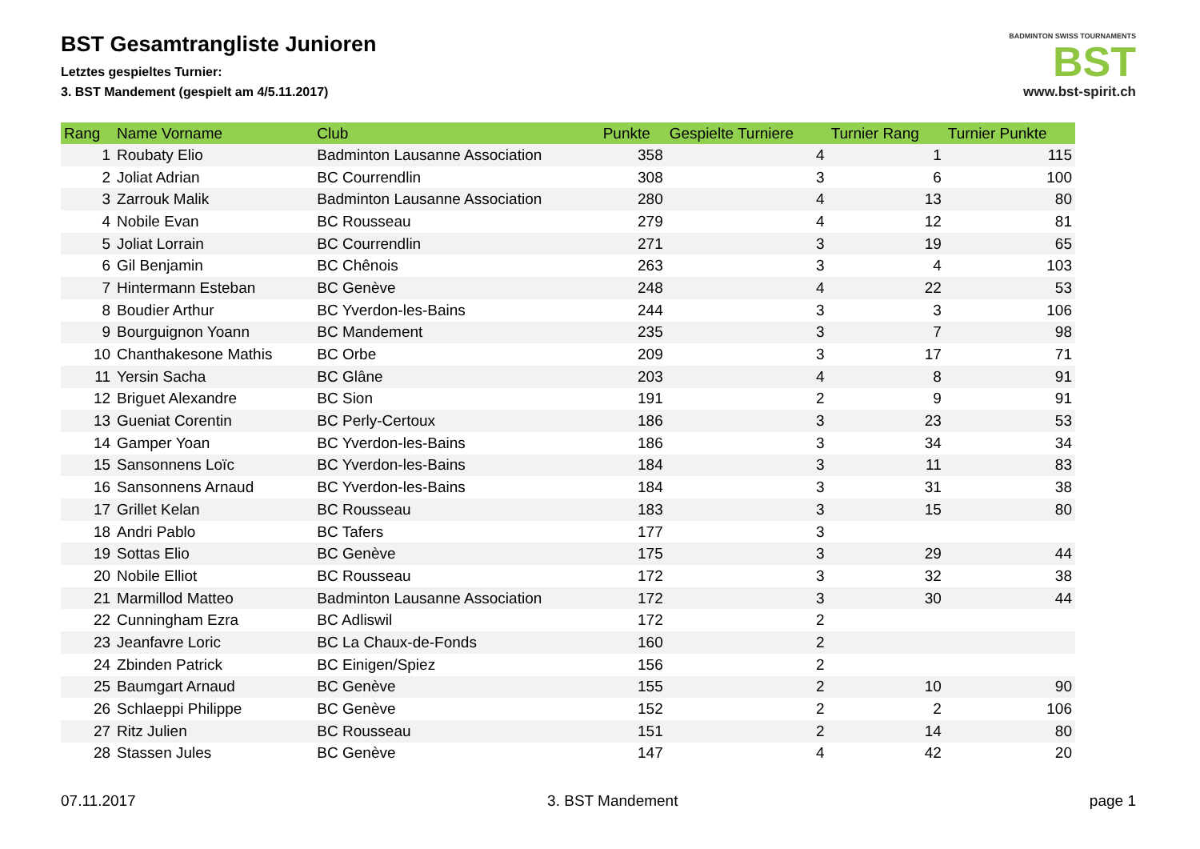BADMINTON SWISS TOURNAMENTS
BST
www.bst-spirit.ch
BST Gesamtrangliste Junioren
Letztes gespieltes Turnier:
3. BST Mandement (gespielt am 4/5.11.2017)
| Rang | Name Vorname | Club | Punkte | Gespielte Turniere | Turnier Rang | Turnier Punkte |
| --- | --- | --- | --- | --- | --- | --- |
| 1 | Roubaty Elio | Badminton Lausanne Association | 358 | 4 | 1 | 115 |
| 2 | Joliat Adrian | BC Courrendlin | 308 | 3 | 6 | 100 |
| 3 | Zarrouk Malik | Badminton Lausanne Association | 280 | 4 | 13 | 80 |
| 4 | Nobile Evan | BC Rousseau | 279 | 4 | 12 | 81 |
| 5 | Joliat Lorrain | BC Courrendlin | 271 | 3 | 19 | 65 |
| 6 | Gil Benjamin | BC Chênois | 263 | 3 | 4 | 103 |
| 7 | Hintermann Esteban | BC Genève | 248 | 4 | 22 | 53 |
| 8 | Boudier Arthur | BC Yverdon-les-Bains | 244 | 3 | 3 | 106 |
| 9 | Bourguignon Yoann | BC Mandement | 235 | 3 | 7 | 98 |
| 10 | Chanthakesone Mathis | BC Orbe | 209 | 3 | 17 | 71 |
| 11 | Yersin Sacha | BC Glâne | 203 | 4 | 8 | 91 |
| 12 | Briguet Alexandre | BC Sion | 191 | 2 | 9 | 91 |
| 13 | Gueniat Corentin | BC Perly-Certoux | 186 | 3 | 23 | 53 |
| 14 | Gamper Yoan | BC Yverdon-les-Bains | 186 | 3 | 34 | 34 |
| 15 | Sansonnens Loïc | BC Yverdon-les-Bains | 184 | 3 | 11 | 83 |
| 16 | Sansonnens Arnaud | BC Yverdon-les-Bains | 184 | 3 | 31 | 38 |
| 17 | Grillet Kelan | BC Rousseau | 183 | 3 | 15 | 80 |
| 18 | Andri Pablo | BC Tafers | 177 | 3 | | |
| 19 | Sottas Elio | BC Genève | 175 | 3 | 29 | 44 |
| 20 | Nobile Elliot | BC Rousseau | 172 | 3 | 32 | 38 |
| 21 | Marmillod Matteo | Badminton Lausanne Association | 172 | 3 | 30 | 44 |
| 22 | Cunningham Ezra | BC Adliswil | 172 | 2 | | |
| 23 | Jeanfavre Loric | BC La Chaux-de-Fonds | 160 | 2 | | |
| 24 | Zbinden Patrick | BC Einigen/Spiez | 156 | 2 | | |
| 25 | Baumgart Arnaud | BC Genève | 155 | 2 | 10 | 90 |
| 26 | Schlaeppi Philippe | BC Genève | 152 | 2 | 2 | 106 |
| 27 | Ritz Julien | BC Rousseau | 151 | 2 | 14 | 80 |
| 28 | Stassen Jules | BC Genève | 147 | 4 | 42 | 20 |
07.11.2017 3. BST Mandement page 1